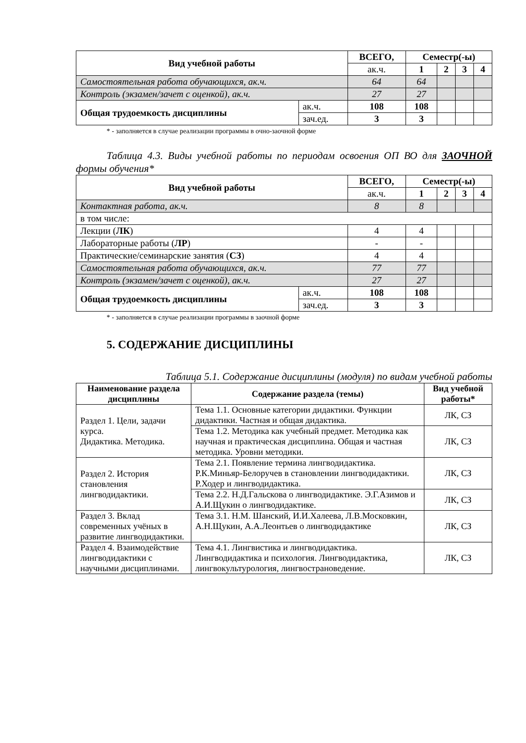| Вид учебной работы | | ВСЕГО, | Семестр(-ы) | | | |
| --- | --- | --- | --- | --- | --- | --- |
| | | ак.ч. | 1 | 2 | 3 | 4 |
| Самостоятельная работа обучающихся, ак.ч. | | 64 | 64 | | | |
| Контроль (экзамен/зачет с оценкой), ак.ч. | | 27 | 27 | | | |
| Общая трудоемкость дисциплины | ак.ч. | 108 | 108 | | | |
| | зач.ед. | 3 | 3 | | | |
* - заполняется в случае реализации программы в очно-заочной форме
Таблица 4.3. Виды учебной работы по периодам освоения ОП ВО для ЗАОЧНОЙ формы обучения*
| Вид учебной работы | | ВСЕГО, | Семестр(-ы) | | | |
| --- | --- | --- | --- | --- | --- | --- |
| | | ак.ч. | 1 | 2 | 3 | 4 |
| Контактная работа, ак.ч. | | 8 | 8 | | | |
| в том числе: | | | | | | |
| Лекции ( ЛК ) | | 4 | 4 | | | |
| Лабораторные работы ( ЛР ) | | - | - | | | |
| Практические/семинарские занятия ( СЗ ) | | 4 | 4 | | | |
| Самостоятельная работа обучающихся, ак.ч. | | 77 | 77 | | | |
| Контроль (экзамен/зачет с оценкой), ак.ч. | | 27 | 27 | | | |
| Общая трудоемкость дисциплины | ак.ч. | 108 | 108 | | | |
| | зач.ед. | 3 | 3 | | | |
* - заполняется в случае реализации программы в заочной форме
5. СОДЕРЖАНИЕ ДИСЦИПЛИНЫ
Таблица 5.1. Содержание дисциплины (модуля) по видам учебной работы
| Наименование раздела дисциплины | Содержание раздела (темы) | Вид учебной работы* |
| --- | --- | --- |
| Раздел 1. Цели, задачи курса. Дидактика. Методика. | Тема 1.1. Основные категории дидактики. Функции дидактики. Частная и общая дидактика. | ЛК, СЗ |
| | Тема 1.2. Методика как учебный предмет. Методика как научная и практическая дисциплина. Общая и частная методика. Уровни методики. | ЛК, СЗ |
| Раздел 2. История становления лингводидактики. | Тема 2.1. Появление термина лингводидактика. Р.К.Миньяр-Белоручев в становлении лингводидактики. Р.Ходер и лингводидактика. | ЛК, СЗ |
| | Тема 2.2. Н.Д.Гальскова о лингводидактике. Э.Г.Азимов и А.И.Щукин о лингводидактике. | ЛК, СЗ |
| Раздел 3. Вклад современных учёных в развитие лингводидактики. | Тема 3.1. Н.М. Шанский, И.И.Халеева, Л.В.Московкин, А.Н.Щукин, А.А.Леонтьев о лингводидактике | ЛК, СЗ |
| Раздел 4. Взаимодействие лингводидактики с научными дисциплинами. | Тема 4.1. Лингвистика и лингводидактика. Лингводидактика и психология. Лингводидактика, лингвокультурология, лингвострановедение. | ЛК, СЗ |